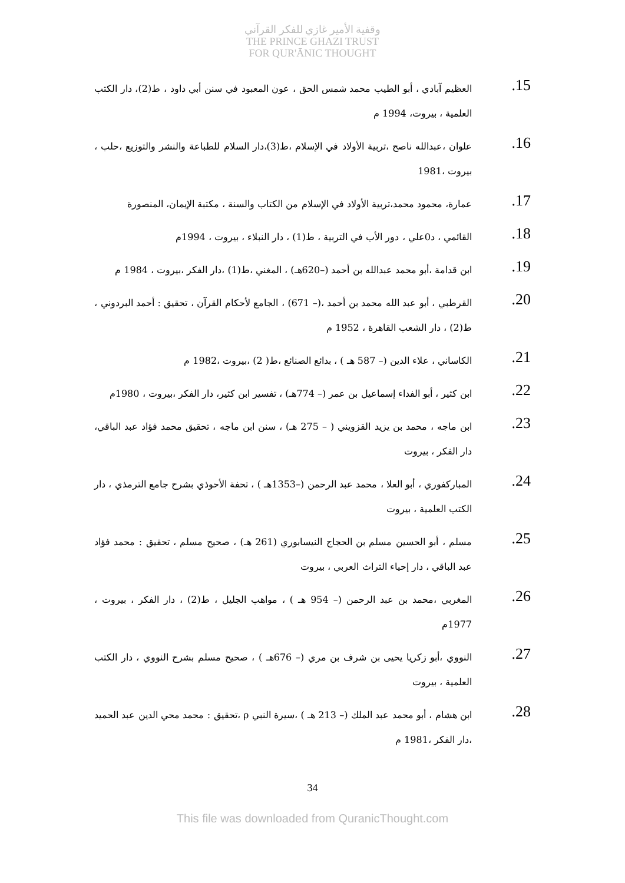وقفية الأمير غازي للفكر القرآني
THE PRINCE GHAZI TRUST
FOR QUR'ĀNIC THOUGHT
15.
العظيم آبادي ، أبو الطيب محمد شمس الحق ، عون المعبود في سنن أبي داود ، ط(2)، دار الكتب العلمية ، بيروت، 1994 م
16.
علوان ،عبدالله ناصح ،تربية الأولاد في الإسلام ،ط(3)،دار السلام للطباعة والنشر والتوزيع ،حلب ، بيروت ،1981
17.
عمارة، محمود محمد،تربية الأولاد في الإسلام من الكتاب والسنة ، مكتبة الإيمان، المنصورة
18.
القائمي ، د0علي ، دور الأب في التربية ، ط(1) ، دار النبلاء ، بيروت ، 1994م
19.
ابن قدامة ،أبو محمد عبدالله بن أحمد (–620هـ) ، المغني ،ط(1) ،دار الفكر ،بيروت ، 1984 م
20.
القرطبي ، أبو عبد الله محمد بن أحمد ،(– 671) ، الجامع لأحكام القرآن ، تحقيق : أحمد البردوني ، ط(2) ، دار الشعب القاهرة ، 1952 م
21.
الكاساني ، علاء الدين (– 587 هـ ) ، بدائع الصنائع ،ط( 2) ،بيروت ،1982 م
22.
ابن كثير ، أبو الفداء إسماعيل بن عمر (– 774هـ) ، تفسير ابن كثير، دار الفكر ،بيروت ، 1980م
23.
ابن ماجه ، محمد بن يزيد القزويني ( – 275 هـ) ، سنن ابن ماجه ، تحقيق محمد فؤاد عبد الباقي، دار الفكر ، بيروت
24.
المباركفوري ، أبو العلا ، محمد عبد الرحمن (–1353هـ ) ، تحفة الأحوذي بشرح جامع الترمذي ، دار الكتب العلمية ، بيروت
25.
مسلم ، أبو الحسين مسلم بن الحجاج النيسابوري (261 هـ) ، صحيح مسلم ، تحقيق : محمد فؤاد عبد الباقي ، دار إحياء التراث العربي ، بيروت
26.
المغربي ،محمد بن عبد الرحمن (– 954 هـ ) ، مواهب الجليل ، ط(2) ، دار الفكر ، بيروت ، 1977م
27.
النووي ،أبو زكريا يحيى بن شرف بن مري (– 676هـ ) ، صحيح مسلم بشرح النووي ، دار الكتب العلمية ، بيروت
28.
ابن هشام ، أبو محمد عبد الملك (– 213 هـ ) ،سيرة النبي ρ ،تحقيق : محمد محي الدين عبد الحميد ،دار الفكر ،1981 م
34
This file was downloaded from QuranicThought.com